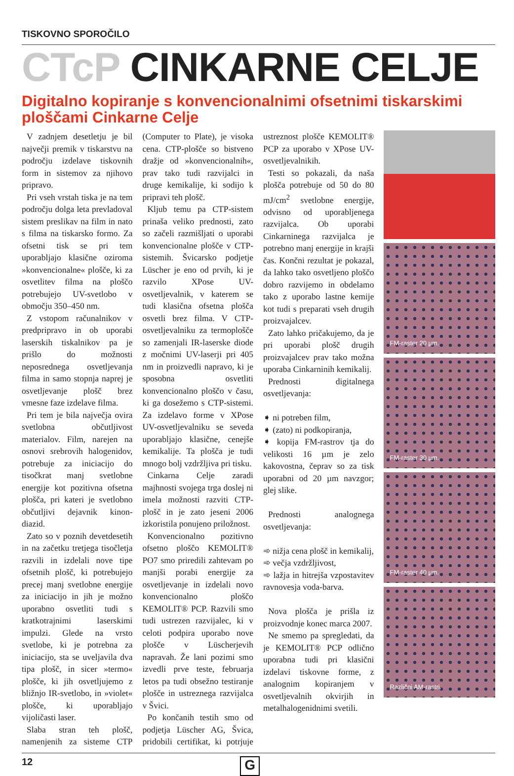TISKOVNO SPOROČILO
CTcP CINKARNE CELJE
Digitalno kopiranje s konvencionalnimi ofsetnimi tiskarskimi ploščami Cinkarne Celje
V zadnjem desetletju je bil največji premik v tiskarstvu na področju izdelave tiskovnih form in sistemov za njihovo pripravo.
Pri vseh vrstah tiska je na tem področju dolga leta prevladoval sistem preslikav na film in nato s filma na tiskarsko formo. Za ofsetni tisk se pri tem uporabljajo klasične oziroma »konvencionalne« plošče, ki za osvetlitev filma na ploščo potrebujejo UV-svetlobo v območju 350–450 nm.
Z vstopom računalnikov v predpripravo in ob uporabi laserskih tiskalnikov pa je prišlo do možnosti neposrednega osvetljevanja filma in samo stopnja naprej je osvetljevanje plošč brez vmesne faze izdelave filma.
Pri tem je bila največja ovira svetlobna občutljivost materialov. Film, narejen na osnovi srebrovih halogenidov, potrebuje za iniciacijo do tisočkrat manj svetlobne energije kot pozitivna ofsetna plošča, pri kateri je svetlobno občutljivi dejavnik kinon-diazid.
Zato so v poznih devetdesetih in na začetku tretjega tisočletja razvili in izdelali nove tipe ofsetnih plošč, ki potrebujejo precej manj svetlobne energije za iniciacijo in jih je možno uporabno osvetliti tudi s kratkotrajnimi laserskimi impulzi. Glede na vrsto svetlobe, ki je potrebna za iniciacijo, sta se uveljavila dva tipa plošč, in sicer »termo« plošče, ki jih osvetljujemo z bližnjo IR-svetlobo, in »violet« plošče, ki uporabljajo vijoličasti laser.
Slaba stran teh plošč, namenjenih za sisteme CTP (Computer to Plate), je visoka cena. CTP-plošče so bistveno dražje od »konvencionalnih«, prav tako tudi razvijalci in druge kemikalije, ki sodijo k pripravi teh plošč.
Kljub temu pa CTP-sistem prinaša veliko prednosti, zato so začeli razmišljati o uporabi konvencionalne plošče v CTP-sistemih. Švicarsko podjetje Lüscher je eno od prvih, ki je razvilo XPose UV-osvetljevalnik, v katerem se tudi klasična ofsetna plošča osvetli brez filma. V CTP-osvetljevalniku za termoplošče so zamenjali IR-laserske diode z močnimi UV-laserji pri 405 nm in proizvedli napravo, ki je sposobna osvetliti konvencionalno ploščo v času, ki ga dosežemo s CTP-sistemi. Za izdelavo forme v XPose UV-osvetljevalniku se seveda uporabljajo klasične, cenejše kemikalije. Ta plošča je tudi mnogo bolj vzdržljiva pri tisku.
Cinkarna Celje zaradi majhnosti svojega trga doslej ni imela možnosti razviti CTP-plošč in je zato jeseni 2006 izkoristila ponujeno priložnost.
Konvencionalno pozitivno ofsetno ploščo KEMOLIT® PO7 smo priredili zahtevam po manjši porabi energije za osvetljevanje in izdelali novo konvencionalno ploščo KEMOLIT® PCP. Razvili smo tudi ustrezen razvijalec, ki v celoti podpira uporabo nove plošče v Lüscherjevih napravah. Že lani pozimi smo izvedli prve teste, februarja letos pa tudi obsežno testiranje plošče in ustreznega razvijalca v Švici.
Po končanih testih smo od podjetja Lüscher AG, Švica, pridobili certifikat, ki potrjuje ustreznost plošče KEMOLIT® PCP za uporabo v XPose UV-osvetljevalnikih.
Testi so pokazali, da naša plošča potrebuje od 50 do 80 mJ/cm<sup>2</sup> svetlobne energije, odvisno od uporabljenega razvijalca. Ob uporabi Cinkarninega razvijalca je potrebno manj energije in krajši čas. Končni rezultat je pokazal, da lahko tako osvetljeno ploščo dobro razvijemo in obdelamo tako z uporabo lastne kemije kot tudi s preparati vseh drugih proizvajalcev.
Zato lahko pričakujemo, da je pri uporabi plošč drugih proizvajalcev prav tako možna uporaba Cinkarninih kemikalij.
Prednosti digitalnega osvetljevanja:
➧ ni potreben film,
➧ (zato) ni podkopiranja,
➧ kopija FM-rastrov tja do velikosti 16 µm je zelo kakovostna, čeprav so za tisk uporabni od 20 µm navzgor; glej slike.
Prednosti analognega osvetljevanja:
➾ nižja cena plošč in kemikalij,
➾ večja vzdržljivost,
➾ lažja in hitrejša vzpostavitev ravnovesja voda-barva.
Nova plošča je prišla iz proizvodnje konec marca 2007.
Ne smemo pa spregledati, da je KEMOLIT® PCP odlično uporabna tudi pri klasični izdelavi tiskovne forme, z analognim kopiranjem v osvetljevalnih okvirjih in metalhalogenidnimi svetili.
FM-raster 20 µm.
FM-raster 30 µm.
FM-raster 40 µm.
Različni AM-rastri.
12
G